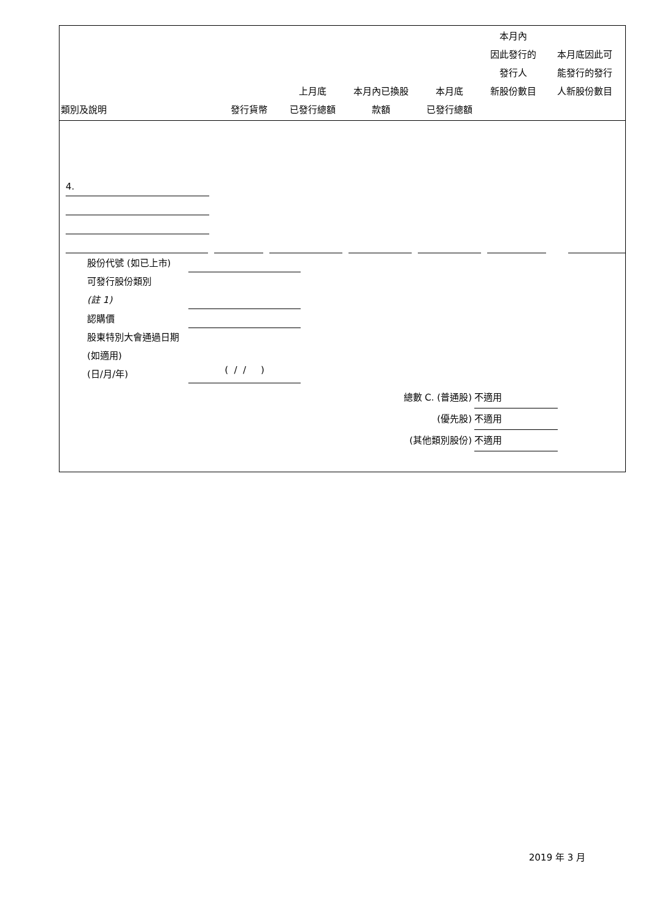| 類別及說明 | 發行貨幣 | 上月底 已發行總額 | 本月內已換股 款額 | 本月底 已發行總額 | 本月內 因此發行的 發行人 新股份數目 | 本月底因此可 能發行的發行 人新股份數目 |
| --- | --- | --- | --- | --- | --- | --- |
4.
股份代號 (如已上市)
可發行股份類別
(註 1)
認購價
股東特別大會通過日期 (如適用)
(日/月/年)
( / / )
總數 C. (普通股) 不適用
(優先股) 不適用
(其他類別股份) 不適用
2019 年 3 月